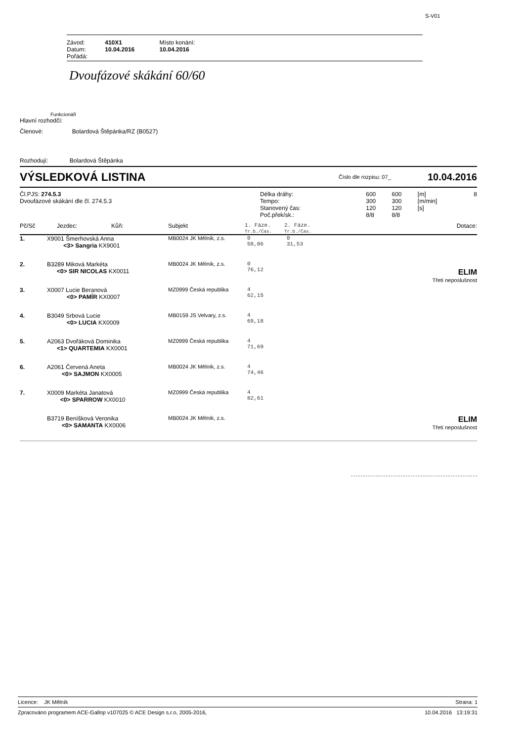S-V01
| Závod: | 410X1 | Místo konání: |
| Datum: | 10.04.2016 | 10.04.2016 |
| Pořádá: | | |
Dvoufázové skákání 60/60
Funkcionáři
Hlavní rozhodčí:
Členové: Bolardová Štěpánka/RZ (B0527)
Rozhodují: Bolardová Štěpánka
VÝSLEDKOVÁ LISTINA Číslo dle rozpisu: 07_ 10.04.2016
| Čl.PJS: 274.5.3 Dvoufázové skákání dle čl. 274.5.3 | Délka dráhy: Tempo: Stanovený čas: Poč.přek/sk.: | 600 300 120 8/8 | 600 300 120 8/8 | [m] [m/min] [s] | 8 |
| Pč/Sč | Jezdec: | Kůň: | Subjekt | 1. Fáze. Tr.b./Čas. | 2. Fáze. Tr.b./Čas. | Dotace: |
| --- | --- | --- | --- | --- | --- | --- |
| 1. | X9001 Šmerhovská Anna <3> Sangria KX9001 | MB0024 JK Mělník, z.s. | 0 58,06 | 0 31,53 | |
| 2. | B3289 Miková Markéta <0> SIR NICOLAS KX0011 | MB0024 JK Mělník, z.s. | 0 76,12 | | ELIM Třetí neposlušnost |
| 3. | X0007 Lucie Beranová <0> PAMÍR KX0007 | MZ0999 Česká republika | 4 62,15 | | |
| 4. | B3049 Srbová Lucie <0> LUCIA KX0009 | MB0159 JS Velvary, z.s. | 4 69,18 | | |
| 5. | A2063 Dvořáková Dominika <1> QUARTEMIA KX0001 | MZ0999 Česká republika | 4 71,69 | | |
| 6. | A2061 Červená Aneta <0> SAJMON KX0005 | MB0024 JK Mělník, z.s. | 4 74,46 | | |
| 7. | X0009 Markéta Janatová <0> SPARROW KX0010 | MZ0999 Česká republika | 4 82,61 | | |
| | B3719 Beníšková Veronika <0> SAMANTA KX0006 | MB0024 JK Mělník, z.s. | | | ELIM Třetí neposlušnost |
Licence: JK Mělník Strana: 1
Zpracováno programem ACE-Gallop v107025 © ACE Design s.r.o, 2005-2016, 10.04.2016 13:19:31